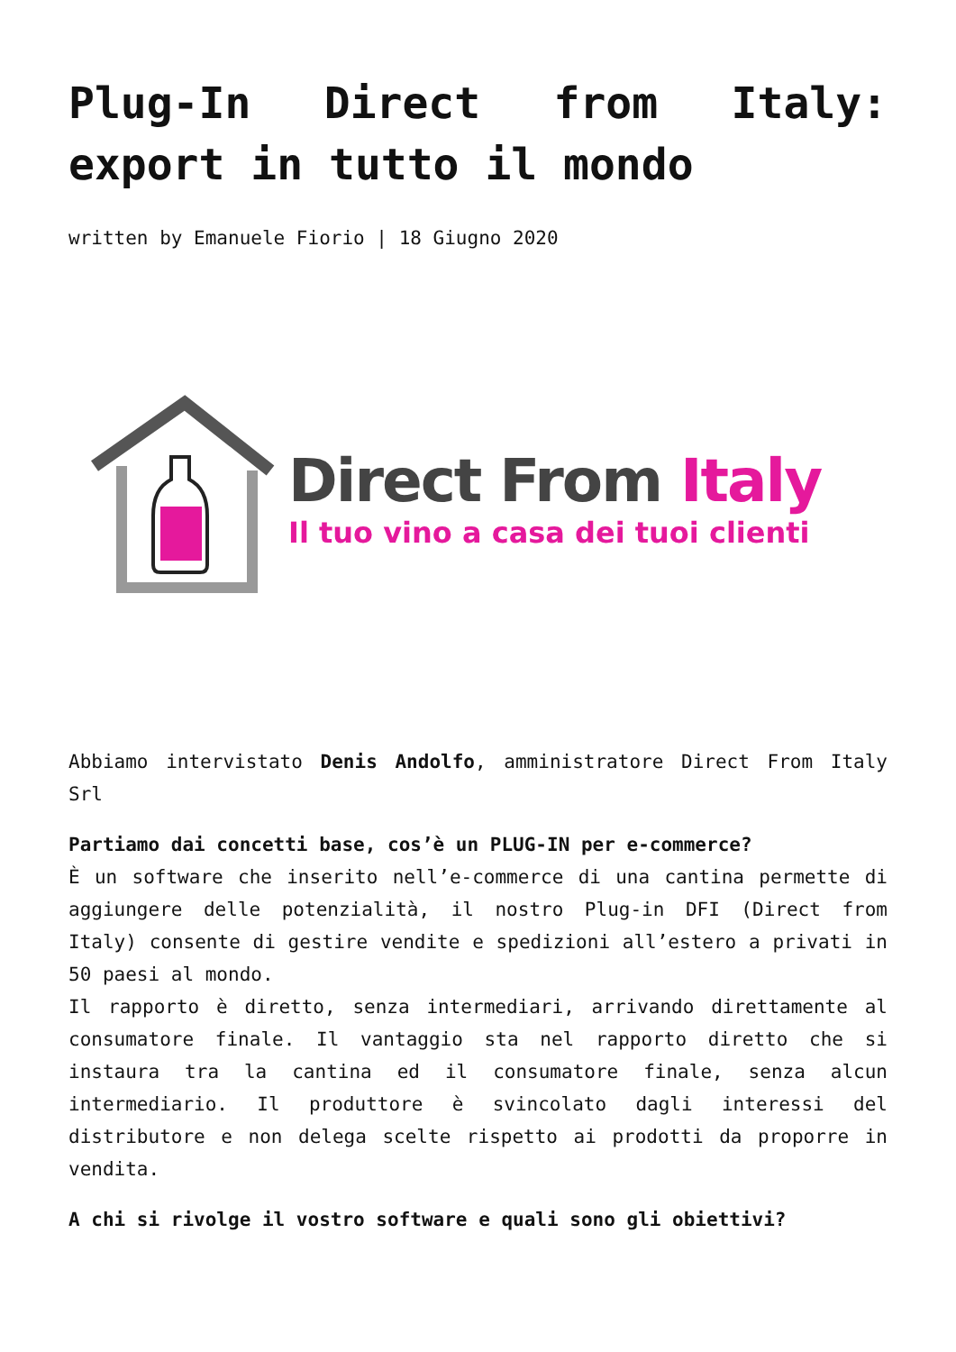Plug-In Direct from Italy: export in tutto il mondo
written by Emanuele Fiorio | 18 Giugno 2020
Direct From Italy
Il tuo vino a casa dei tuoi clienti
Abbiamo intervistato Denis Andolfo, amministratore Direct From Italy Srl
Partiamo dai concetti base, cos’è un PLUG-IN per e-commerce?
È un software che inserito nell’e-commerce di una cantina permette di aggiungere delle potenzialità, il nostro Plug-in DFI (Direct from Italy) consente di gestire vendite e spedizioni all’estero a privati in 50 paesi al mondo.
Il rapporto è diretto, senza intermediari, arrivando direttamente al consumatore finale. Il vantaggio sta nel rapporto diretto che si instaura tra la cantina ed il consumatore finale, senza alcun intermediario. Il produttore è svincolato dagli interessi del distributore e non delega scelte rispetto ai prodotti da proporre in vendita.
A chi si rivolge il vostro software e quali sono gli obiettivi?